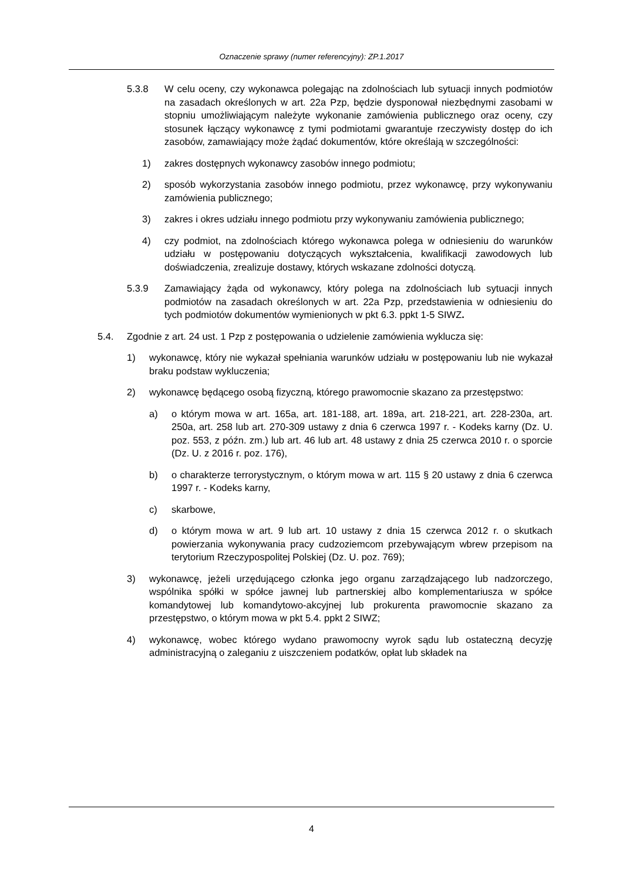Oznaczenie sprawy (numer referencyjny): ZP.1.2017
5.3.8 W celu oceny, czy wykonawca polegając na zdolnościach lub sytuacji innych podmiotów na zasadach określonych w art. 22a Pzp, będzie dysponował niezbędnymi zasobami w stopniu umożliwiającym należyte wykonanie zamówienia publicznego oraz oceny, czy stosunek łączący wykonawcę z tymi podmiotami gwarantuje rzeczywisty dostęp do ich zasobów, zamawiający może żądać dokumentów, które określają w szczególności:
1) zakres dostępnych wykonawcy zasobów innego podmiotu;
2) sposób wykorzystania zasobów innego podmiotu, przez wykonawcę, przy wykonywaniu zamówienia publicznego;
3) zakres i okres udziału innego podmiotu przy wykonywaniu zamówienia publicznego;
4) czy podmiot, na zdolnościach którego wykonawca polega w odniesieniu do warunków udziału w postępowaniu dotyczących wykształcenia, kwalifikacji zawodowych lub doświadczenia, zrealizuje dostawy, których wskazane zdolności dotyczą.
5.3.9 Zamawiający żąda od wykonawcy, który polega na zdolnościach lub sytuacji innych podmiotów na zasadach określonych w art. 22a Pzp, przedstawienia w odniesieniu do tych podmiotów dokumentów wymienionych w pkt 6.3. ppkt 1-5 SIWZ.
5.4. Zgodnie z art. 24 ust. 1 Pzp z postępowania o udzielenie zamówienia wyklucza się:
1) wykonawcę, który nie wykazał spełniania warunków udziału w postępowaniu lub nie wykazał braku podstaw wykluczenia;
2) wykonawcę będącego osobą fizyczną, którego prawomocnie skazano za przestępstwo:
a) o którym mowa w art. 165a, art. 181-188, art. 189a, art. 218-221, art. 228-230a, art. 250a, art. 258 lub art. 270-309 ustawy z dnia 6 czerwca 1997 r. - Kodeks karny (Dz. U. poz. 553, z późn. zm.) lub art. 46 lub art. 48 ustawy z dnia 25 czerwca 2010 r. o sporcie (Dz. U. z 2016 r. poz. 176),
b) o charakterze terrorystycznym, o którym mowa w art. 115 § 20 ustawy z dnia 6 czerwca 1997 r. - Kodeks karny,
c) skarbowe,
d) o którym mowa w art. 9 lub art. 10 ustawy z dnia 15 czerwca 2012 r. o skutkach powierzania wykonywania pracy cudzoziemcom przebywającym wbrew przepisom na terytorium Rzeczypospolitej Polskiej (Dz. U. poz. 769);
3) wykonawcę, jeżeli urzędującego członka jego organu zarządzającego lub nadzorczego, wspólnika spółki w spółce jawnej lub partnerskiej albo komplementariusza w spółce komandytowej lub komandytowo-akcyjnej lub prokurenta prawomocnie skazano za przestępstwo, o którym mowa w pkt 5.4. ppkt 2 SIWZ;
4) wykonawcę, wobec którego wydano prawomocny wyrok sądu lub ostateczną decyzję administracyjną o zaleganiu z uiszczeniem podatków, opłat lub składek na
4